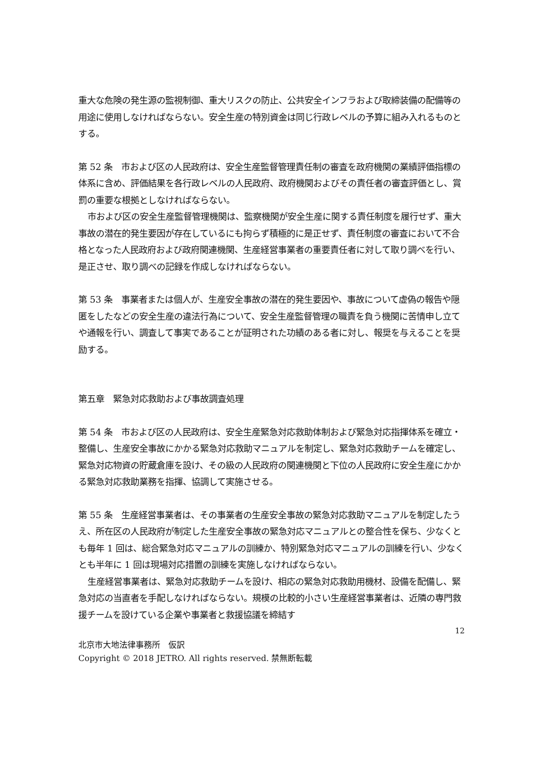重大な危険の発生源の監視制御、重大リスクの防止、公共安全インフラおよび取締装備の配備等の用途に使用しなければならない。安全生産の特別資金は同じ行政レベルの予算に組み入れるものとする。
第 52 条　市および区の人民政府は、安全生産監督管理責任制の審査を政府機関の業績評価指標の体系に含め、評価結果を各行政レベルの人民政府、政府機関およびその責任者の審査評価とし、賞罰の重要な根拠としなければならない。
市および区の安全生産監督管理機関は、監察機関が安全生産に関する責任制度を履行せず、重大事故の潜在的発生要因が存在しているにも拘らず積極的に是正せず、責任制度の審査において不合格となった人民政府および政府関連機関、生産経営事業者の重要責任者に対して取り調べを行い、是正させ、取り調べの記録を作成しなければならない。
第 53 条　事業者または個人が、生産安全事故の潜在的発生要因や、事故について虚偽の報告や隠匿をしたなどの安全生産の違法行為について、安全生産監督管理の職責を負う機関に苦情申し立てや通報を行い、調査して事実であることが証明された功績のある者に対し、報奨を与えることを奨励する。
第五章　緊急対応救助および事故調査処理
第 54 条　市および区の人民政府は、安全生産緊急対応救助体制および緊急対応指揮体系を確立・整備し、生産安全事故にかかる緊急対応救助マニュアルを制定し、緊急対応救助チームを確定し、緊急対応物資の貯蔵倉庫を設け、その級の人民政府の関連機関と下位の人民政府に安全生産にかかる緊急対応救助業務を指揮、協調して実施させる。
第 55 条　生産経営事業者は、その事業者の生産安全事故の緊急対応救助マニュアルを制定したうえ、所在区の人民政府が制定した生産安全事故の緊急対応マニュアルとの整合性を保ち、少なくとも毎年 1 回は、総合緊急対応マニュアルの訓練か、特別緊急対応マニュアルの訓練を行い、少なくとも半年に 1 回は現場対応措置の訓練を実施しなければならない。
生産経営事業者は、緊急対応救助チームを設け、相応の緊急対応救助用機材、設備を配備し、緊急対応の当直者を手配しなければならない。規模の比較的小さい生産経営事業者は、近隣の専門救援チームを設けている企業や事業者と救援協議を締結す
12
北京市大地法律事務所　仮訳
Copyright © 2018 JETRO. All rights reserved. 禁無断転載